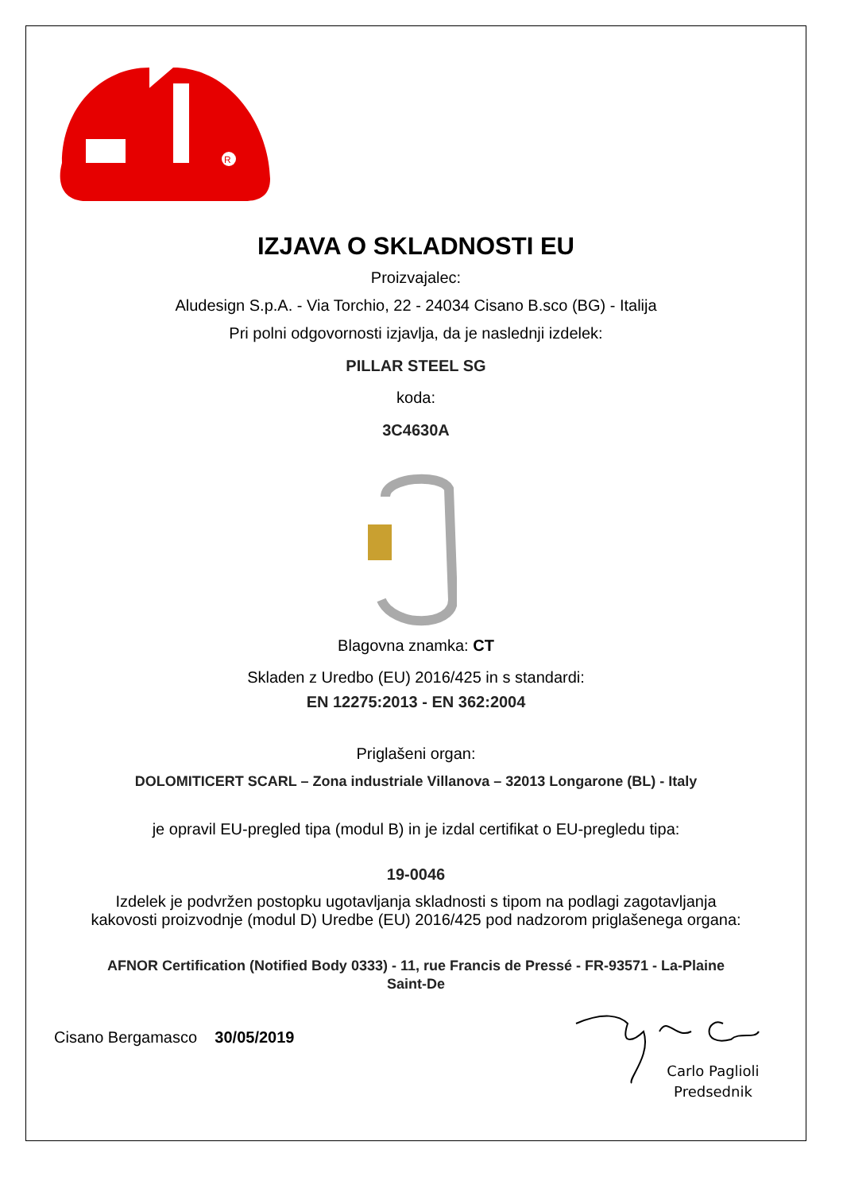R
IZJAVA O SKLADNOSTI EU
Proizvajalec:
Aludesign S.p.A. - Via Torchio, 22 - 24034 Cisano B.sco (BG) - Italija
Pri polni odgovornosti izjavlja, da je naslednji izdelek:
PILLAR STEEL SG
koda:
3C4630A
Blagovna znamka: CT
Skladen z Uredbo (EU) 2016/425 in s standardi:
EN 12275:2013 - EN 362:2004
Priglašeni organ:
DOLOMITICERT SCARL – Zona industriale Villanova – 32013 Longarone (BL) - Italy
je opravil EU-pregled tipa (modul B) in je izdal certifikat o EU-pregledu tipa:
19-0046
Izdelek je podvržen postopku ugotavljanja skladnosti s tipom na podlagi zagotavljanja
kakovosti proizvodnje (modul D) Uredbe (EU) 2016/425 pod nadzorom priglašenega organa:
AFNOR Certification (Notified Body 0333) - 11, rue Francis de Pressé - FR-93571 - La-Plaine
Saint-De
Cisano Bergamasco 30/05/2019
Carlo Paglioli
Predsednik